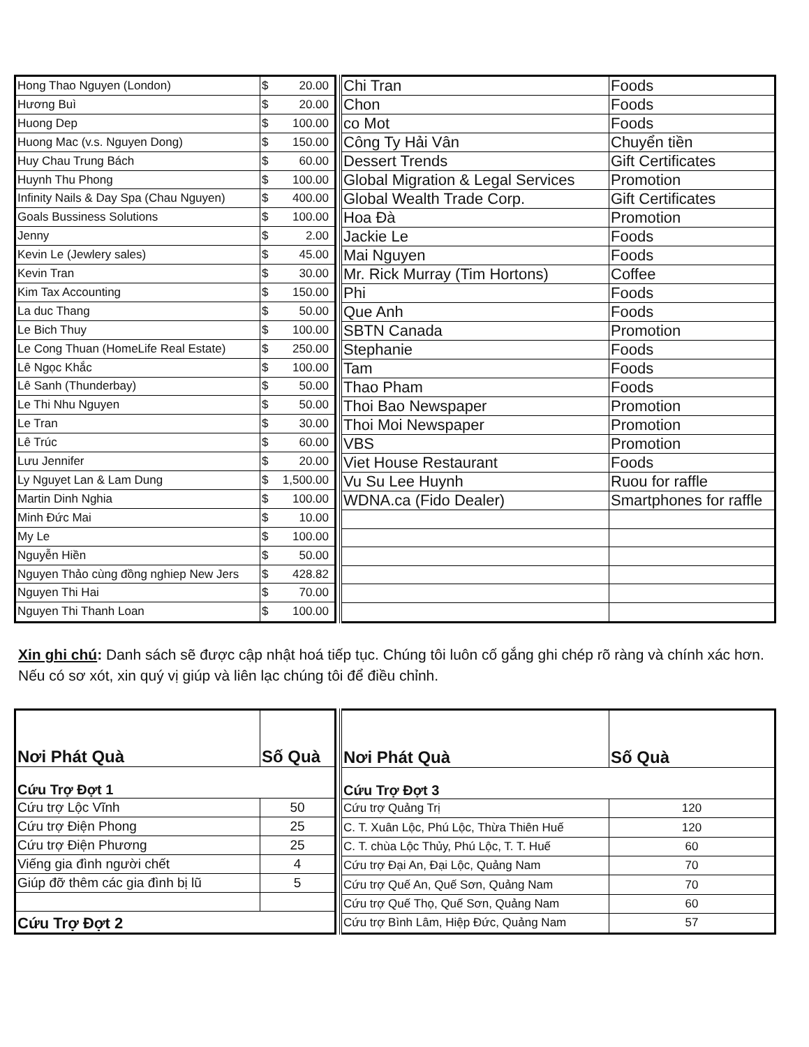| Hong Thao Nguyen (London) | $ 20.00 |
| Hương Buì | $ 20.00 |
| Huong Dep | $ 100.00 |
| Huong Mac (v.s. Nguyen Dong) | $ 150.00 |
| Huy Chau Trung Bách | $ 60.00 |
| Huynh Thu Phong | $ 100.00 |
| Infinity Nails & Day Spa (Chau Nguyen) | $ 400.00 |
| Goals Bussiness Solutions | $ 100.00 |
| Jenny | $ 2.00 |
| Kevin Le (Jewlery sales) | $ 45.00 |
| Kevin Tran | $ 30.00 |
| Kim Tax Accounting | $ 150.00 |
| La duc Thang | $ 50.00 |
| Le Bich Thuy | $ 100.00 |
| Le Cong Thuan (HomeLife Real Estate) | $ 250.00 |
| Lê Ngọc Khắc | $ 100.00 |
| Lê Sanh (Thunderbay) | $ 50.00 |
| Le Thi Nhu Nguyen | $ 50.00 |
| Le Tran | $ 30.00 |
| Lê Trúc | $ 60.00 |
| Lưu Jennifer | $ 20.00 |
| Ly Nguyet Lan & Lam Dung | $ 1,500.00 |
| Martin Dinh Nghia | $ 100.00 |
| Minh Đức Mai | $ 10.00 |
| My Le | $ 100.00 |
| Nguyễn Hiền | $ 50.00 |
| Nguyen Thảo cùng đồng nghiep New Jers | $ 428.82 |
| Nguyen Thi Hai | $ 70.00 |
| Nguyen Thi Thanh Loan | $ 100.00 |
| Chi Tran | Foods |
| Chon | Foods |
| co Mot | Foods |
| Công Ty Hải Vân | Chuyển tiền |
| Dessert Trends | Gift Certificates |
| Global Migration & Legal Services | Promotion |
| Global Wealth Trade Corp. | Gift Certificates |
| Hoa Đà | Promotion |
| Jackie Le | Foods |
| Mai Nguyen | Foods |
| Mr. Rick Murray (Tim Hortons) | Coffee |
| Phi | Foods |
| Que Anh | Foods |
| SBTN Canada | Promotion |
| Stephanie | Foods |
| Tam | Foods |
| Thao Pham | Foods |
| Thoi Bao Newspaper | Promotion |
| Thoi Moi Newspaper | Promotion |
| VBS | Promotion |
| Viet House Restaurant | Foods |
| Vu Su Lee Huynh | Ruou for raffle |
| WDNA.ca (Fido Dealer) | Smartphones for raffle |
Xin ghi chú: Danh sách sẽ được cập nhật hoá tiếp tục. Chúng tôi luôn cố gắng ghi chép rõ ràng và chính xác hơn. Nếu có sơ xót, xin quý vị giúp và liên lạc chúng tôi để điều chỉnh.
| Nơi Phát Quà | Số Quà |
| --- | --- |
| Cứu Trợ Đợt 1 | |
| Cứu trợ Lộc Vĩnh | 50 |
| Cứu trợ Điện Phong | 25 |
| Cứu trợ Điện Phương | 25 |
| Viếng gia đình người chết | 4 |
| Giúp đỡ thêm các gia đình bị lũ | 5 |
| Cứu Trợ Đợt 2 | |
| Nơi Phát Quà | Số Quà |
| --- | --- |
| Cứu Trợ Đợt 3 | |
| Cứu trợ Quảng Trị | 120 |
| C. T. Xuân Lộc, Phú Lộc, Thừa Thiên Huế | 120 |
| C. T. chùa Lộc Thủy, Phú Lộc, T. T. Huế | 60 |
| Cứu trợ Đại An, Đại Lộc, Quảng Nam | 70 |
| Cứu trợ Quế An, Quế Sơn, Quảng Nam | 70 |
| Cứu trợ Quế Thọ, Quế Sơn, Quảng Nam | 60 |
| Cứu trợ Bình Lâm, Hiệp Đức, Quảng Nam | 57 |